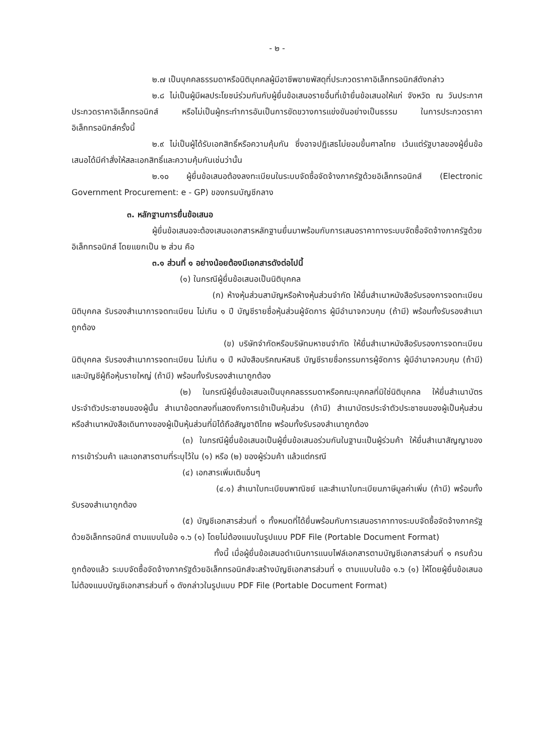- ๒ -
๒.๗ เป็นบุคคลธรรมดาหรือนิติบุคคลผู้มีอาชีพขายพัสดุที่ประกวดราคาอิเล็กทรอนิกส์ดังกล่าว
๒.๘ ไม่เป็นผู้มีผลประโยชน์ร่วมกันกับผู้ยื่นข้อเสนอรายอื่นที่เข้ายื่นข้อเสนอให้แก่ จังหวัด ณ วันประกาศประกวดราคาอิเล็กทรอนิกส์ หรือไม่เป็นผู้กระทำการอันเป็นการขัดขวางการแข่งขันอย่างเป็นธรรม ในการประกวดราคาอิเล็กทรอนิกส์ครั้งนี้
๒.๙ ไม่เป็นผู้ได้รับเอกสิทธิ์หรือความคุ้มกัน ซึ่งอาจปฏิเสธไม่ยอมขึ้นศาลไทย เว้นแต่รัฐบาลของผู้ยื่นข้อเสนอได้มีคำสั่งให้สละเอกสิทธิ์และความคุ้มกันเช่นว่านั้น
๒.๑๐ ผู้ยื่นข้อเสนอต้องลงทะเบียนในระบบจัดซื้อจัดจ้างภาครัฐด้วยอิเล็กทรอนิกส์ (Electronic Government Procurement: e - GP) ของกรมบัญชีกลาง
๓. หลักฐานการยื่นข้อเสนอ
ผู้ยื่นข้อเสนอจะต้องเสนอเอกสารหลักฐานยื่นมาพร้อมกับการเสนอราคาทางระบบจัดซื้อจัดจ้างภาครัฐด้วยอิเล็กทรอนิกส์ โดยแยกเป็น ๒ ส่วน คือ
๓.๑ ส่วนที่ ๑ อย่างน้อยต้องมีเอกสารดังต่อไปนี้
(๑) ในกรณีผู้ยื่นข้อเสนอเป็นนิติบุคคล
(ก) ห้างหุ้นส่วนสามัญหรือห้างหุ้นส่วนจำกัด ให้ยื่นสำเนาหนังสือรับรองการจดทะเบียนนิติบุคคล รับรองสำเนาการจดทะเบียน ไม่เกิน ๑ ปี บัญชีรายชื่อหุ้นส่วนผู้จัดการ ผู้มีอำนาจควบคุม (ถ้ามี) พร้อมทั้งรับรองสำเนาถูกต้อง
(ข) บริษัทจำกัดหรือบริษัทมหาชนจำกัด ให้ยื่นสำเนาหนังสือรับรองการจดทะเบียนนิติบุคคล รับรองสำเนาการจดทะเบียน ไม่เกิน ๑ ปี หนังสือบริคณห์สนธิ บัญชีรายชื่อกรรมการผู้จัดการ ผู้มีอำนาจควบคุม (ถ้ามี) และบัญชีผู้ถือหุ้นรายใหญ่ (ถ้ามี) พร้อมทั้งรับรองสำเนาถูกต้อง
(๒) ในกรณีผู้ยื่นข้อเสนอเป็นบุคคลธรรมดาหรือคณะบุคคลที่มิใช่นิติบุคคล ให้ยื่นสำเนาบัตรประจำตัวประชาชนของผู้นั้น สำเนาข้อตกลงที่แสดงถึงการเข้าเป็นหุ้นส่วน (ถ้ามี) สำเนาบัตรประจำตัวประชาชนของผู้เป็นหุ้นส่วน หรือสำเนาหนังสือเดินทางของผู้เป็นหุ้นส่วนที่มิได้ถือสัญชาติไทย พร้อมทั้งรับรองสำเนาถูกต้อง
(๓) ในกรณีผู้ยื่นข้อเสนอเป็นผู้ยื่นข้อเสนอร่วมกันในฐานะเป็นผู้ร่วมค้า ให้ยื่นสำเนาสัญญาของการเข้าร่วมค้า และเอกสารตามที่ระบุไว้ใน (๑) หรือ (๒) ของผู้ร่วมค้า แล้วแต่กรณี
(๔) เอกสารเพิ่มเติมอื่นๆ
(๔.๑) สำเนาใบทะเบียนพาณิชย์ และสำเนาใบทะเบียนภาษีมูลค่าเพิ่ม (ถ้ามี) พร้อมทั้งรับรองสำเนาถูกต้อง
(๕) บัญชีเอกสารส่วนที่ ๑ ทั้งหมดที่ได้ยื่นพร้อมกับการเสนอราคาทางระบบจัดซื้อจัดจ้างภาครัฐด้วยอิเล็กทรอนิกส์ ตามแบบในข้อ ๑.๖ (๑) โดยไม่ต้องแนบในรูปแบบ PDF File (Portable Document Format)
ทั้งนี้ เมื่อผู้ยื่นข้อเสนอดำเนินการแนบไฟล์เอกสารตามบัญชีเอกสารส่วนที่ ๑ ครบถ้วน ถูกต้องแล้ว ระบบจัดซื้อจัดจ้างภาครัฐด้วยอิเล็กทรอนิกส์จะสร้างบัญชีเอกสารส่วนที่ ๑ ตามแบบในข้อ ๑.๖ (๑) ให้โดยผู้ยื่นข้อเสนอไม่ต้องแนบบัญชีเอกสารส่วนที่ ๑ ดังกล่าวในรูปแบบ PDF File (Portable Document Format)